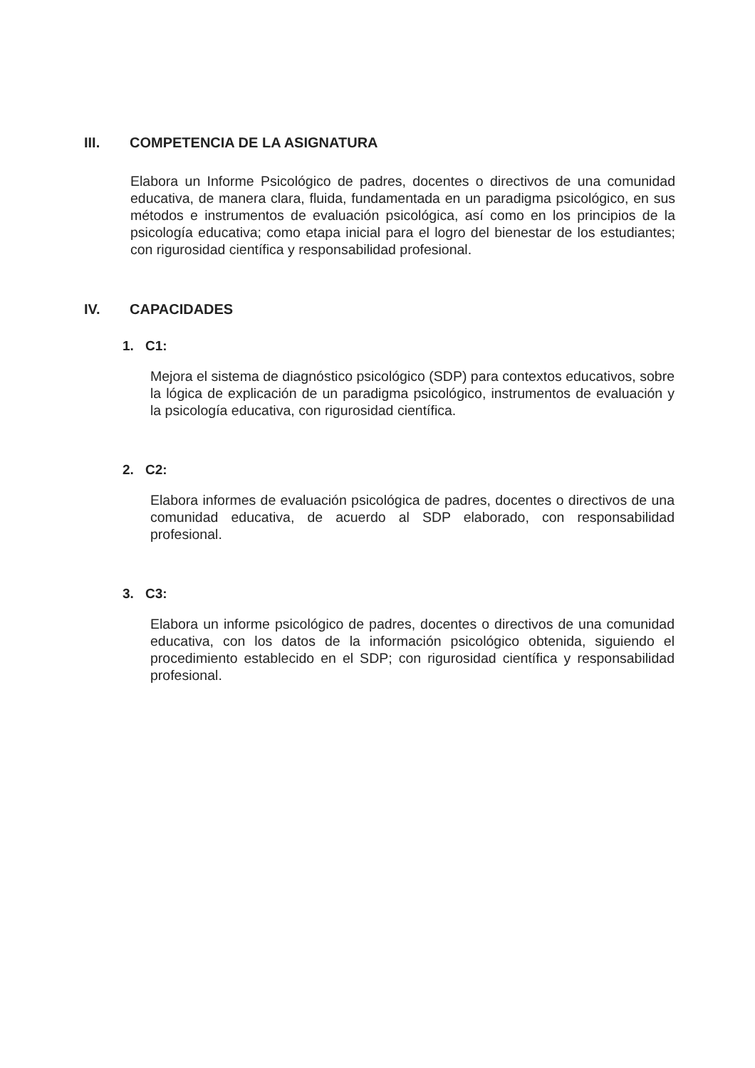III. COMPETENCIA DE LA ASIGNATURA
Elabora un Informe Psicológico de padres, docentes o directivos de una comunidad educativa, de manera clara, fluida, fundamentada en un paradigma psicológico, en sus métodos e instrumentos de evaluación psicológica, así como en los principios de la psicología educativa; como etapa inicial para el logro del bienestar de los estudiantes; con rigurosidad científica y responsabilidad profesional.
IV. CAPACIDADES
1. C1:
Mejora el sistema de diagnóstico psicológico (SDP) para contextos educativos, sobre la lógica de explicación de un paradigma psicológico, instrumentos de evaluación y la psicología educativa, con rigurosidad científica.
2. C2:
Elabora informes de evaluación psicológica de padres, docentes o directivos de una comunidad educativa, de acuerdo al SDP elaborado, con responsabilidad profesional.
3. C3:
Elabora un informe psicológico de padres, docentes o directivos de una comunidad educativa, con los datos de la información psicológico obtenida, siguiendo el procedimiento establecido en el SDP; con rigurosidad científica y responsabilidad profesional.